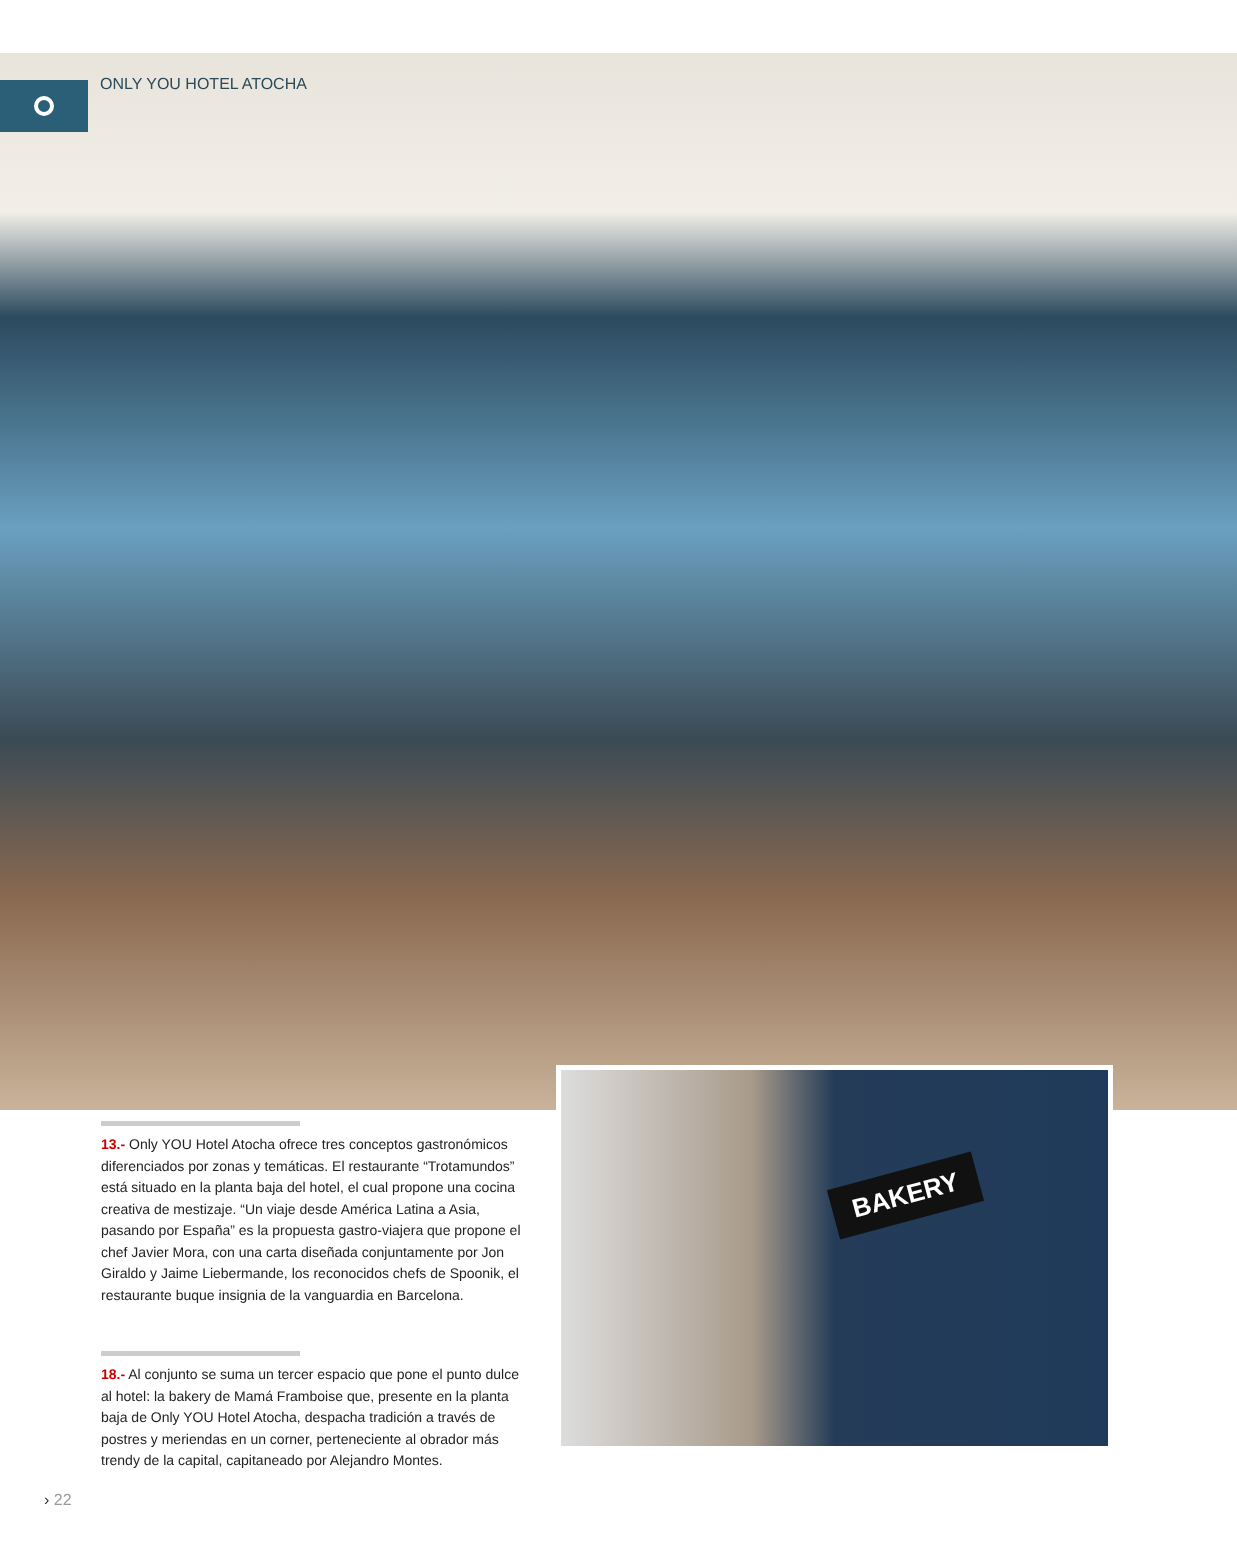ONLY YOU HOTEL ATOCHA
BAKERY
13.- Only YOU Hotel Atocha ofrece tres conceptos gastronómicos diferenciados por zonas y temáticas. El restaurante “Trotamundos” está situado en la planta baja del hotel, el cual propone una cocina creativa de mestizaje. “Un viaje desde América Latina a Asia, pasando por España” es la propuesta gastro-viajera que propone el chef Javier Mora, con una carta diseñada conjuntamente por Jon Giraldo y Jaime Liebermande, los reconocidos chefs de Spoonik, el restaurante buque insignia de la vanguardia en Barcelona.
18.- Al conjunto se suma un tercer espacio que pone el punto dulce al hotel: la bakery de Mamá Framboise que, presente en la planta baja de Only YOU Hotel Atocha, despacha tradición a través de postres y meriendas en un corner, perteneciente al obrador más trendy de la capital, capitaneado por Alejandro Montes.
› 22